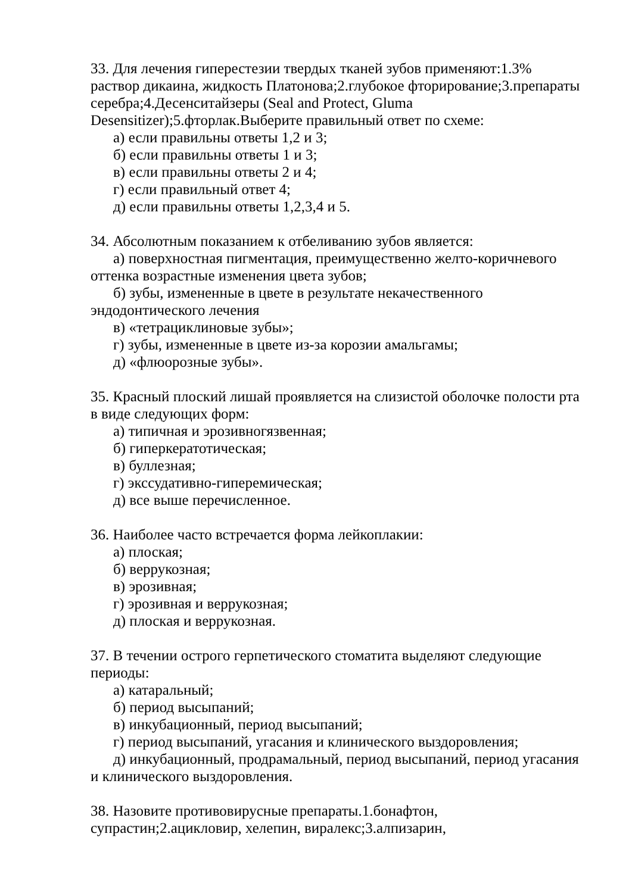33. Для лечения гиперестезии твердых тканей зубов применяют:1.3% раствор дикаина, жидкость Платонова;2.глубокое фторирование;3.препараты серебра;4.Десенситайзеры (Seal and Protect, Gluma Desensitizer);5.фторлак.Выберите правильный ответ по схеме:
а) если правильны ответы 1,2 и 3;
б) если правильны ответы 1 и 3;
в) если правильны ответы 2 и 4;
г) если правильный ответ 4;
д) если правильны ответы 1,2,3,4 и 5.
34. Абсолютным показанием к отбеливанию зубов является:
а) поверхностная пигментация, преимущественно желто-коричневого оттенка возрастные изменения цвета зубов;
б) зубы, измененные в цвете в результате некачественного эндодонтического лечения
в) «тетрациклиновые зубы»;
г) зубы, измененные в цвете из-за корозии амальгамы;
д) «флюорозные зубы».
35. Красный плоский лишай проявляется на слизистой оболочке полости рта в виде следующих форм:
а) типичная и эрозивногязвенная;
б) гиперкератотическая;
в) буллезная;
г) экссудативно-гиперемическая;
д) все выше перечисленное.
36. Наиболее часто встречается форма лейкоплакии:
а) плоская;
б) веррукозная;
в) эрозивная;
г) эрозивная и веррукозная;
д) плоская и веррукозная.
37. В течении острого герпетического стоматита выделяют следующие периоды:
а) катаральный;
б) период высыпаний;
в) инкубационный, период высыпаний;
г) период высыпаний, угасания и клинического выздоровления;
д) инкубационный, продрамальный, период высыпаний, период угасания и клинического выздоровления.
38. Назовите противовирусные препараты.1.бонафтон, супрастин;2.ацикловир, хелепин, виралекс;3.алпизарин,